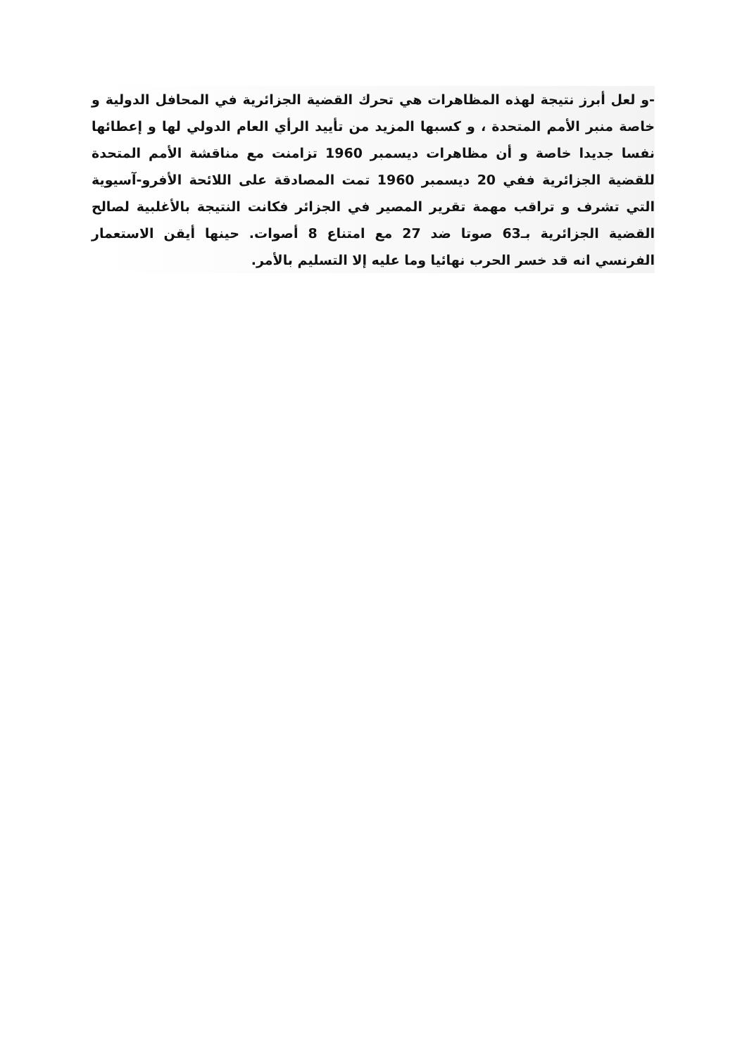-و لعل أبرز نتيجة لهذه المظاهرات هي تحرك القضية الجزائرية في المحافل الدولية و خاصة منبر الأمم المتحدة ، و كسبها المزيد من تأييد الرأي العام الدولي لها و إعطائها نفسا جديدا خاصة و أن مظاهرات ديسمبر 1960 تزامنت مع مناقشة الأمم المتحدة للقضية الجزائرية ففي 20 ديسمبر 1960 تمت المصادقة على اللائحة الأفرو-آسيوية التي تشرف و تراقب مهمة تقرير المصير في الجزائر فكانت النتيجة بالأغلبية لصالح القضية الجزائرية بـ63 صوتا ضد 27 مع امتناع 8 أصوات. حينها أيقن الاستعمار الفرنسي انه قد خسر الحرب نهائيا وما عليه إلا التسليم بالأمر.